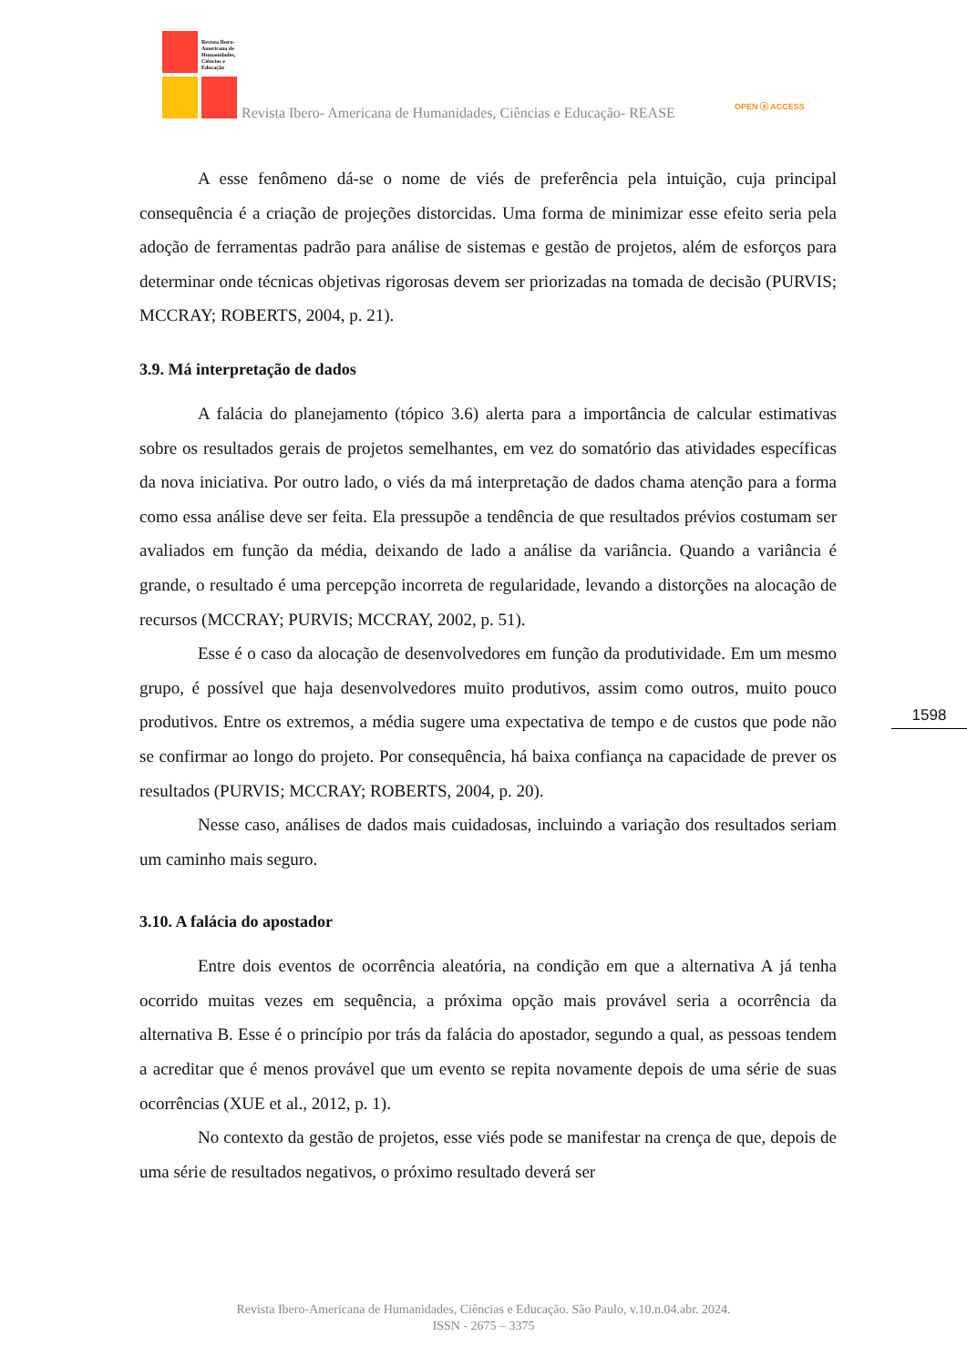Revista Ibero-Americana de Humanidades, Ciências e Educação
Revista Ibero- Americana de Humanidades, Ciências e Educação- REASE
OPEN ⓐ ACCESS
A esse fenômeno dá-se o nome de viés de preferência pela intuição, cuja principal consequência é a criação de projeções distorcidas. Uma forma de minimizar esse efeito seria pela adoção de ferramentas padrão para análise de sistemas e gestão de projetos, além de esforços para determinar onde técnicas objetivas rigorosas devem ser priorizadas na tomada de decisão (PURVIS; MCCRAY; ROBERTS, 2004, p. 21).
3.9. Má interpretação de dados
A falácia do planejamento (tópico 3.6) alerta para a importância de calcular estimativas sobre os resultados gerais de projetos semelhantes, em vez do somatório das atividades específicas da nova iniciativa. Por outro lado, o viés da má interpretação de dados chama atenção para a forma como essa análise deve ser feita. Ela pressupõe a tendência de que resultados prévios costumam ser avaliados em função da média, deixando de lado a análise da variância. Quando a variância é grande, o resultado é uma percepção incorreta de regularidade, levando a distorções na alocação de recursos (MCCRAY; PURVIS; MCCRAY, 2002, p. 51).
Esse é o caso da alocação de desenvolvedores em função da produtividade. Em um mesmo grupo, é possível que haja desenvolvedores muito produtivos, assim como outros, muito pouco produtivos. Entre os extremos, a média sugere uma expectativa de tempo e de custos que pode não se confirmar ao longo do projeto. Por consequência, há baixa confiança na capacidade de prever os resultados (PURVIS; MCCRAY; ROBERTS, 2004, p. 20).
Nesse caso, análises de dados mais cuidadosas, incluindo a variação dos resultados seriam um caminho mais seguro.
3.10. A falácia do apostador
Entre dois eventos de ocorrência aleatória, na condição em que a alternativa A já tenha ocorrido muitas vezes em sequência, a próxima opção mais provável seria a ocorrência da alternativa B. Esse é o princípio por trás da falácia do apostador, segundo a qual, as pessoas tendem a acreditar que é menos provável que um evento se repita novamente depois de uma série de suas ocorrências (XUE et al., 2012, p. 1).
No contexto da gestão de projetos, esse viés pode se manifestar na crença de que, depois de uma série de resultados negativos, o próximo resultado deverá ser
1598
Revista Ibero-Americana de Humanidades, Ciências e Educação. São Paulo, v.10.n.04.abr. 2024.
ISSN - 2675 – 3375